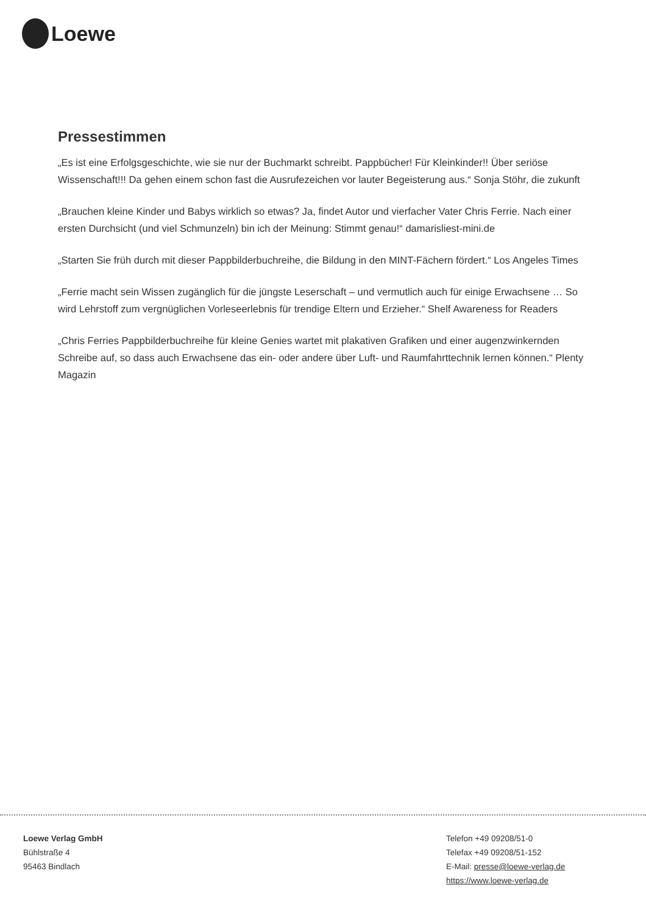Loewe
Pressestimmen
„Es ist eine Erfolgsgeschichte, wie sie nur der Buchmarkt schreibt. Pappbücher! Für Kleinkinder!! Über seriöse Wissenschaft!!! Da gehen einem schon fast die Ausrufezeichen vor lauter Begeisterung aus.“ Sonja Stöhr, die zukunft
„Brauchen kleine Kinder und Babys wirklich so etwas? Ja, findet Autor und vierfacher Vater Chris Ferrie. Nach einer ersten Durchsicht (und viel Schmunzeln) bin ich der Meinung: Stimmt genau!“ damarisliest-mini.de
„Starten Sie früh durch mit dieser Pappbilderbuchreihe, die Bildung in den MINT-Fächern fördert.“ Los Angeles Times
„Ferrie macht sein Wissen zugänglich für die jüngste Leserschaft – und vermutlich auch für einige Erwachsene … So wird Lehrstoff zum vergnüglichen Vorleseerlebnis für trendige Eltern und Erzieher.“ Shelf Awareness for Readers
„Chris Ferries Pappbilderbuchreihe für kleine Genies wartet mit plakativen Grafiken und einer augenzwinkernden Schreibe auf, so dass auch Erwachsene das ein- oder andere über Luft- und Raumfahrttechnik lernen können.“ Plenty Magazin
Loewe Verlag GmbH
Bühlstraße 4
95463 Bindlach
Telefon +49 09208/51-0
Telefax +49 09208/51-152
E-Mail: presse@loewe-verlag.de
https://www.loewe-verlag.de